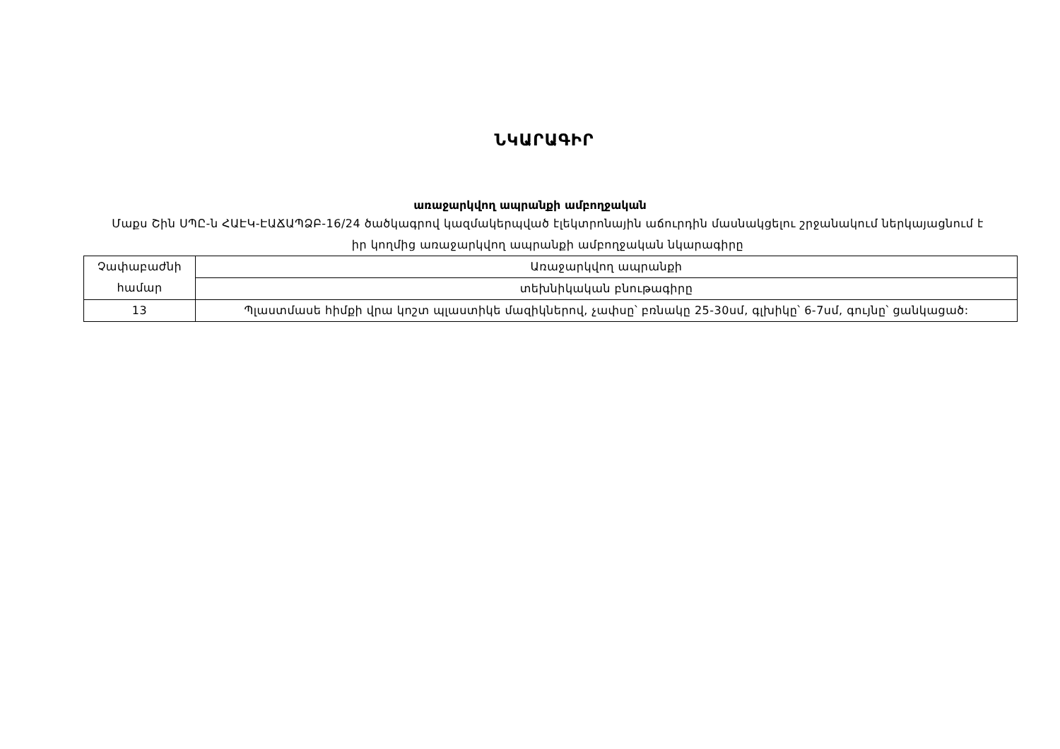ՆԿԱՐԱԳԻՐ
առաջարկվող ապրանքի ամբողջական
Մաքս Շին ՍՊԸ-ն ՀԱԷԿ-ԷԱՃԱՊՁԲ-16/24 ծածկագրով կազմակերպված էլեկտրոնային աճուրդին մասնակցելու շրջանակում ներկայացնում է իր կողմից առաջարկվող ապրանքի ամբողջական նկարագիրը
| Չափաբաժնի համար | Առաջարկվող ապրանքի |
| | տեխնիկական բնութագիրը |
| 13 | Պլաստմասե հիմքի վրա կոշտ պլաստիկե մազիկներով, չափսը՝ բռնակը 25-30սմ, գլխիկը՝ 6-7սմ, գույնը՝ ցանկացած: |